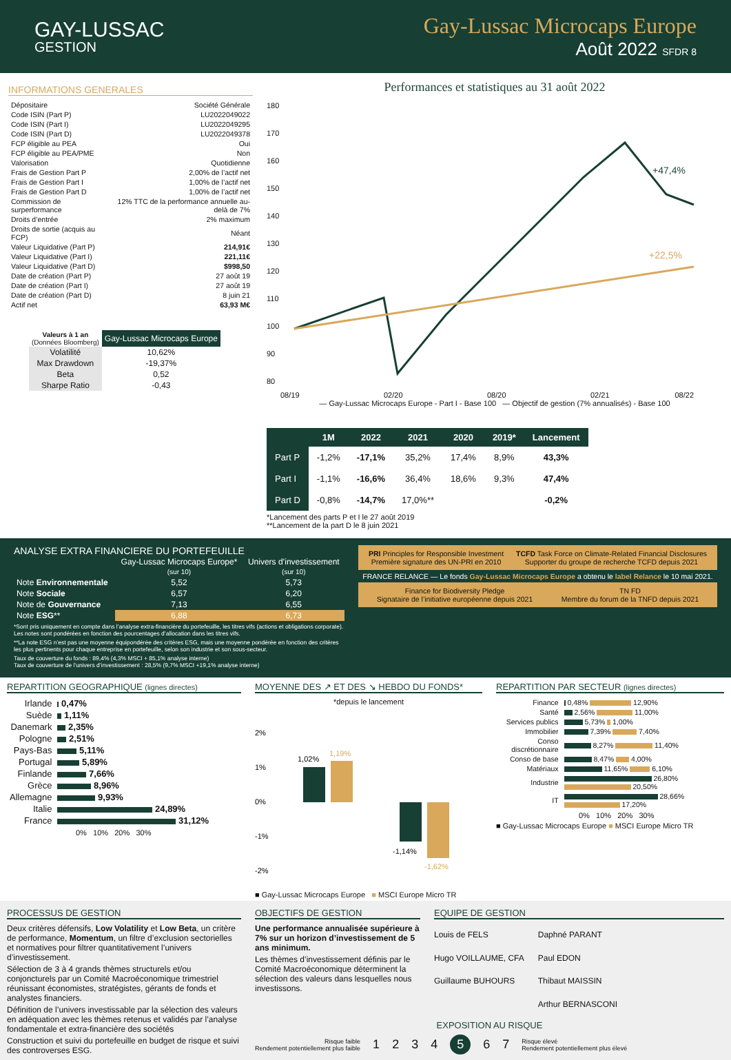GAY-LUSSAC
GESTION
Gay-Lussac Microcaps Europe
Août 2022 SFDR 8
INFORMATIONS GENERALES
| Dépositaire | Société Générale |
| Code ISIN (Part P) | LU2022049022 |
| Code ISIN (Part I) | LU2022049295 |
| Code ISIN (Part D) | LU2022049378 |
| FCP éligible au PEA | Oui |
| FCP éligible au PEA/PME | Non |
| Valorisation | Quotidienne |
| Frais de Gestion Part P | 2,00% de l’actif net |
| Frais de Gestion Part I | 1,00% de l’actif net |
| Frais de Gestion Part D | 1,00% de l’actif net |
| Commission de surperformance | 12% TTC de la performance annuelle au-delà de 7% |
| Droits d’entrée | 2% maximum |
| Droits de sortie (acquis au FCP) | Néant |
| Valeur Liquidative (Part P) | 214,91€ |
| Valeur Liquidative (Part I) | 221,11€ |
| Valeur Liquidative (Part D) | $998,50 |
| Date de création (Part P) | 27 août 19 |
| Date de création (Part I) | 27 août 19 |
| Date de création (Part D) | 8 juin 21 |
| Actif net | 63,93 M€ |
| Valeurs à 1 an (Données Bloomberg) | Gay-Lussac Microcaps Europe |
| --- | --- |
| Volatilité | 10,62% |
| Max Drawdown | -19,37% |
| Beta | 0,52 |
| Sharpe Ratio | -0,43 |
Performances et statistiques au 31 août 2022
180
170
160
150
140
130
120
110
100
90
80
08/19
02/20
08/20
02/21
08/22
+47,4%
+22,5%
— Gay-Lussac Microcaps Europe - Part I - Base 100 — Objectif de gestion (7% annualisés) - Base 100
| | 1M | 2022 | 2021 | 2020 | 2019* | Lancement |
| --- | --- | --- | --- | --- | --- | --- |
| Part P | -1,2% | -17,1% | 35,2% | 17,4% | 8,9% | 43,3% |
| Part I | -1,1% | -16,6% | 36,4% | 18,6% | 9,3% | 47,4% |
| Part D | -0,8% | -14,7% | 17,0%** | | | -0,2% |
*Lancement des parts P et I le 27 août 2019
**Lancement de la part D le 8 juin 2021
ANALYSE EXTRA FINANCIERE DU PORTEFEUILLE
| | Gay-Lussac Microcaps Europe* (sur 10) | Univers d’investissement (sur 10) |
| --- | --- | --- |
| Note Environnementale | 5,52 | 5,73 |
| Note Sociale | 6,57 | 6,20 |
| Note de Gouvernance | 7,13 | 6,55 |
| Note ESG ** | 6,88 | 6,73 |
*Sont pris uniquement en compte dans l’analyse extra-financière du portefeuille, les titres vifs (actions et obligations corporate). Les notes sont pondérées en fonction des pourcentages d’allocation dans les titres vifs.
**La note ESG n’est pas une moyenne équipondérée des critères ESG, mais une moyenne pondérée en fonction des critères les plus pertinents pour chaque entreprise en portefeuille, selon son industrie et son sous-secteur.
Taux de couverture du fonds : 89,4% (4,3% MSCI + 85,1% analyse interne)
Taux de couverture de l’univers d’investissement : 28,5% (9,7% MSCI +19,1% analyse interne)
PRI Principles for Responsible Investment
Première signature des UN-PRI en 2010
TCFD Task Force on Climate-Related Financial Disclosures
Supporter du groupe de recherche TCFD depuis 2021
FRANCE RELANCE — Le fonds Gay-Lussac Microcaps Europe a obtenu le label Relance le 10 mai 2021.
Finance for Biodiversity Pledge
Signataire de l’initiative européenne depuis 2021
TN FD
Membre du forum de la TNFD depuis 2021
REPARTITION GEOGRAPHIQUE (lignes directes)
| Irlande | 0,47% |
| Suède | 1,11% |
| Danemark | 2,35% |
| Pologne | 2,51% |
| Pays-Bas | 5,11% |
| Portugal | 5,89% |
| Finlande | 7,66% |
| Grèce | 8,96% |
| Allemagne | 9,93% |
| Italie | 24,89% |
| France | 31,12% |
0% 10% 20% 30%
MOYENNE DES ↗ ET DES ↘ HEBDO DU FONDS*
*depuis le lancement
2%
1%
0%
-1%
-2%
1,02%
1,19%
-1,14%
-1,62%
■ Gay-Lussac Microcaps Europe ■ MSCI Europe Micro TR
REPARTITION PAR SECTEUR (lignes directes)
| Finance | 0,48% 12,90% |
| Santé | 2,56% 11,00% |
| Services publics | 5,73% 1,00% |
| Immobilier | 7,39% 7,40% |
| Conso discrétionnaire | 8,27% 11,40% |
| Conso de base | 8,47% 4,00% |
| Matériaux | 11,65% 6,10% |
| Industrie | 26,80% 20,50% |
| IT | 28,66% 17,20% |
0% 10% 20% 30%
■ Gay-Lussac Microcaps Europe ■ MSCI Europe Micro TR
PROCESSUS DE GESTION
Deux critères défensifs, Low Volatility et Low Beta, un critère de performance, Momentum, un filtre d’exclusion sectorielles et normatives pour filtrer quantitativement l’univers d’investissement.
Sélection de 3 à 4 grands thèmes structurels et/ou conjoncturels par un Comité Macroéconomique trimestriel réunissant économistes, stratégistes, gérants de fonds et analystes financiers.
Définition de l’univers investissable par la sélection des valeurs en adéquation avec les thèmes retenus et validés par l’analyse fondamentale et extra-financière des sociétés
Construction et suivi du portefeuille en budget de risque et suivi des controverses ESG.
OBJECTIFS DE GESTION
Une performance annualisée supérieure à 7% sur un horizon d’investissement de 5 ans minimum.
Les thèmes d’investissement définis par le Comité Macroéconomique déterminent la sélection des valeurs dans lesquelles nous investissons.
EQUIPE DE GESTION
Louis de FELS
Hugo VOILLAUME, CFA
Guillaume BUHOURS
Daphné PARANT
Paul EDON
Thibaut MAISSIN
Arthur BERNASCONI
EXPOSITION AU RISQUE
Risque faible
Rendement potentiellement plus faible
1234567
Risque élevé
Rendement potentiellement plus élevé